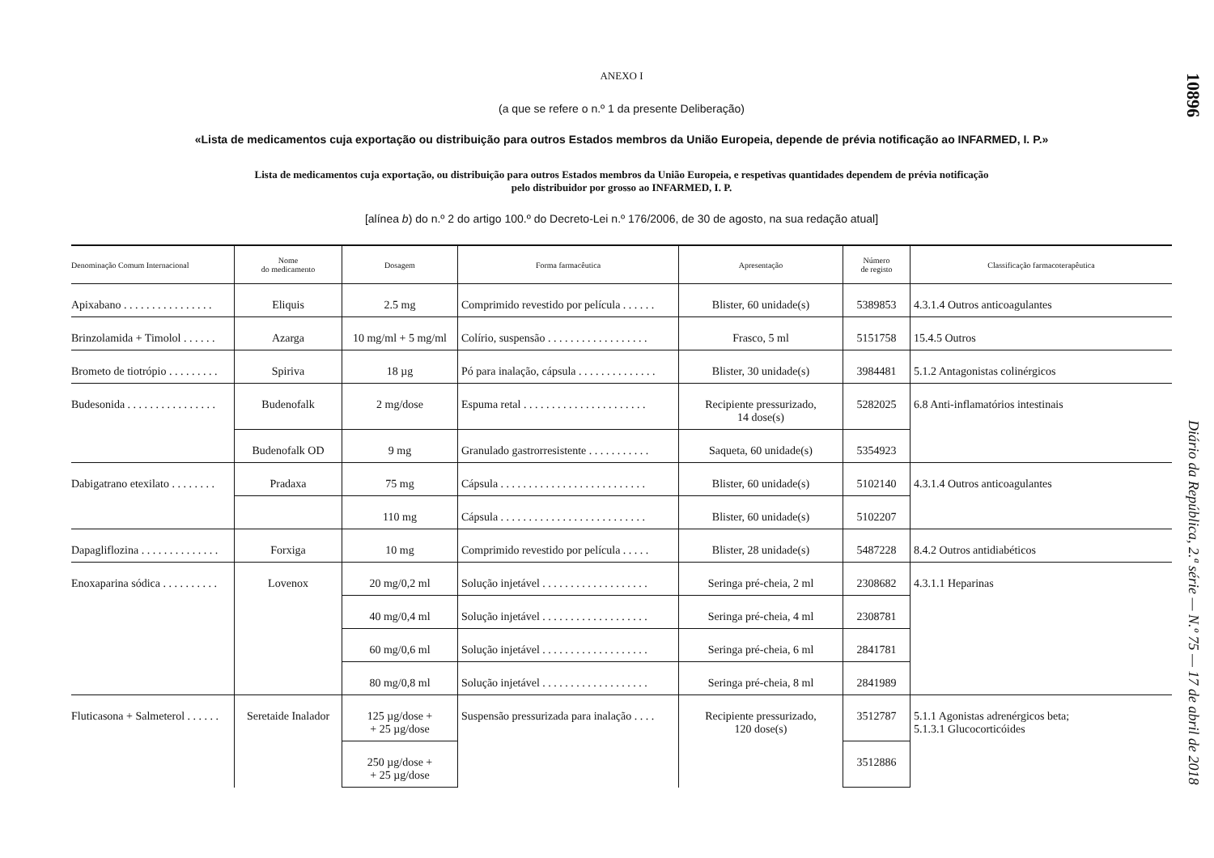ANEXO I
(a que se refere o n.º 1 da presente Deliberação)
«Lista de medicamentos cuja exportação ou distribuição para outros Estados membros da União Europeia, depende de prévia notificação ao INFARMED, I. P.»
Lista de medicamentos cuja exportação, ou distribuição para outros Estados membros da União Europeia, e respetivas quantidades dependem de prévia notificação
pelo distribuidor por grosso ao INFARMED, I. P.
[alínea b) do n.º 2 do artigo 100.º do Decreto-Lei n.º 176/2006, de 30 de agosto, na sua redação atual]
| Denominação Comum Internacional | Nome do medicamento | Dosagem | Forma farmacêutica | Apresentação | Número de registo | Classificação farmacoterapêutica |
| --- | --- | --- | --- | --- | --- | --- |
| Apixabano . . . . . . . . . . . . . . . . | Eliquis | 2.5 mg | Comprimido revestido por película . . . . . . | Blister, 60 unidade(s) | 5389853 | 4.3.1.4 Outros anticoagulantes |
| Brinzolamida + Timolol . . . . . . | Azarga | 10 mg/ml + 5 mg/ml | Colírio, suspensão . . . . . . . . . . . . . . . . . . | Frasco, 5 ml | 5151758 | 15.4.5 Outros |
| Brometo de tiotrópio . . . . . . . . . | Spiriva | 18 µg | Pó para inalação, cápsula . . . . . . . . . . . . . . | Blister, 30 unidade(s) | 3984481 | 5.1.2 Antagonistas colinérgicos |
| Budesonida . . . . . . . . . . . . . . . . | Budenofalk | 2 mg/dose | Espuma retal . . . . . . . . . . . . . . . . . . . . . . | Recipiente pressurizado, 14 dose(s) | 5282025 | 6.8 Anti-inflamatórios intestinais |
| | Budenofalk OD | 9 mg | Granulado gastrorresistente . . . . . . . . . . . | Saqueta, 60 unidade(s) | 5354923 | |
| Dabigatrano etexilato . . . . . . . . | Pradaxa | 75 mg | Cápsula . . . . . . . . . . . . . . . . . . . . . . . . . . | Blister, 60 unidade(s) | 5102140 | 4.3.1.4 Outros anticoagulantes |
| | | 110 mg | Cápsula . . . . . . . . . . . . . . . . . . . . . . . . . . | Blister, 60 unidade(s) | 5102207 | |
| Dapagliflozina . . . . . . . . . . . . . . | Forxiga | 10 mg | Comprimido revestido por película . . . . . | Blister, 28 unidade(s) | 5487228 | 8.4.2 Outros antidiabéticos |
| Enoxaparina sódica . . . . . . . . . . | Lovenox | 20 mg/0,2 ml | Solução injetável . . . . . . . . . . . . . . . . . . . | Seringa pré-cheia, 2 ml | 2308682 | 4.3.1.1 Heparinas |
| | | 40 mg/0,4 ml | Solução injetável . . . . . . . . . . . . . . . . . . . | Seringa pré-cheia, 4 ml | 2308781 | |
| | | 60 mg/0,6 ml | Solução injetável . . . . . . . . . . . . . . . . . . . | Seringa pré-cheia, 6 ml | 2841781 | |
| | | 80 mg/0,8 ml | Solução injetável . . . . . . . . . . . . . . . . . . . | Seringa pré-cheia, 8 ml | 2841989 | |
| Fluticasona + Salmeterol . . . . . . | Seretaide Inalador | 125 µg/dose + + 25 µg/dose | Suspensão pressurizada para inalação . . . . | Recipiente pressurizado, 120 dose(s) | 3512787 | 5.1.1 Agonistas adrenérgicos beta; 5.1.3.1 Glucocorticóides |
| | | 250 µg/dose + + 25 µg/dose | | | 3512886 | |
10896
Diário da República, 2.ª série — N.º 75 — 17 de abril de 2018